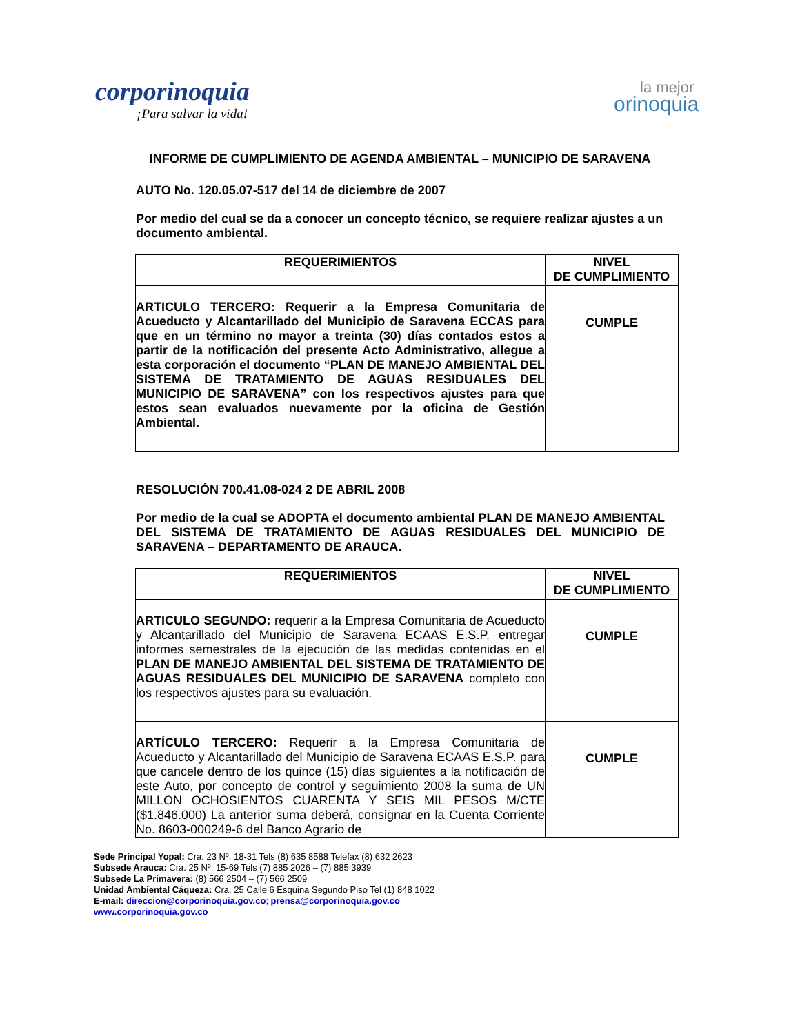corporinoquia
¡Para salvar la vida!
la mejor
orinoquia
INFORME DE CUMPLIMIENTO DE AGENDA AMBIENTAL – MUNICIPIO DE SARAVENA
AUTO No. 120.05.07-517 del 14 de diciembre de 2007
Por medio del cual se da a conocer un concepto técnico, se requiere realizar ajustes a un documento ambiental.
| REQUERIMIENTOS | NIVEL DE CUMPLIMIENTO |
| --- | --- |
| ARTICULO TERCERO: Requerir a la Empresa Comunitaria de Acueducto y Alcantarillado del Municipio de Saravena ECCAS para que en un término no mayor a treinta (30) días contados estos a partir de la notificación del presente Acto Administrativo, allegue a esta corporación el documento “PLAN DE MANEJO AMBIENTAL DEL SISTEMA DE TRATAMIENTO DE AGUAS RESIDUALES DEL MUNICIPIO DE SARAVENA” con los respectivos ajustes para que estos sean evaluados nuevamente por la oficina de Gestión Ambiental. | CUMPLE |
RESOLUCIÓN 700.41.08-024 2 DE ABRIL 2008
Por medio de la cual se ADOPTA el documento ambiental PLAN DE MANEJO AMBIENTAL DEL SISTEMA DE TRATAMIENTO DE AGUAS RESIDUALES DEL MUNICIPIO DE SARAVENA – DEPARTAMENTO DE ARAUCA.
| REQUERIMIENTOS | NIVEL DE CUMPLIMIENTO |
| --- | --- |
| ARTICULO SEGUNDO: requerir a la Empresa Comunitaria de Acueducto y Alcantarillado del Municipio de Saravena ECAAS E.S.P. entregar informes semestrales de la ejecución de las medidas contenidas en el PLAN DE MANEJO AMBIENTAL DEL SISTEMA DE TRATAMIENTO DE AGUAS RESIDUALES DEL MUNICIPIO DE SARAVENA completo con los respectivos ajustes para su evaluación. | CUMPLE |
| ARTÍCULO TERCERO: Requerir a la Empresa Comunitaria de Acueducto y Alcantarillado del Municipio de Saravena ECAAS E.S.P. para que cancele dentro de los quince (15) días siguientes a la notificación de este Auto, por concepto de control y seguimiento 2008 la suma de UN MILLON OCHOSIENTOS CUARENTA Y SEIS MIL PESOS M/CTE ($1.846.000) La anterior suma deberá, consignar en la Cuenta Corriente No. 8603-000249-6 del Banco Agrario de | CUMPLE |
Sede Principal Yopal: Cra. 23 Nº. 18-31 Tels (8) 635 8588 Telefax (8) 632 2623
Subsede Arauca: Cra. 25 Nº. 15-69 Tels (7) 885 2026 – (7) 885 3939
Subsede La Primavera: (8) 566 2504 – (7) 566 2509
Unidad Ambiental Cáqueza: Cra. 25 Calle 6 Esquina Segundo Piso Tel (1) 848 1022
E-mail: direccion@corporinoquia.gov.co; prensa@corporinoquia.gov.co
www.corporinoquia.gov.co